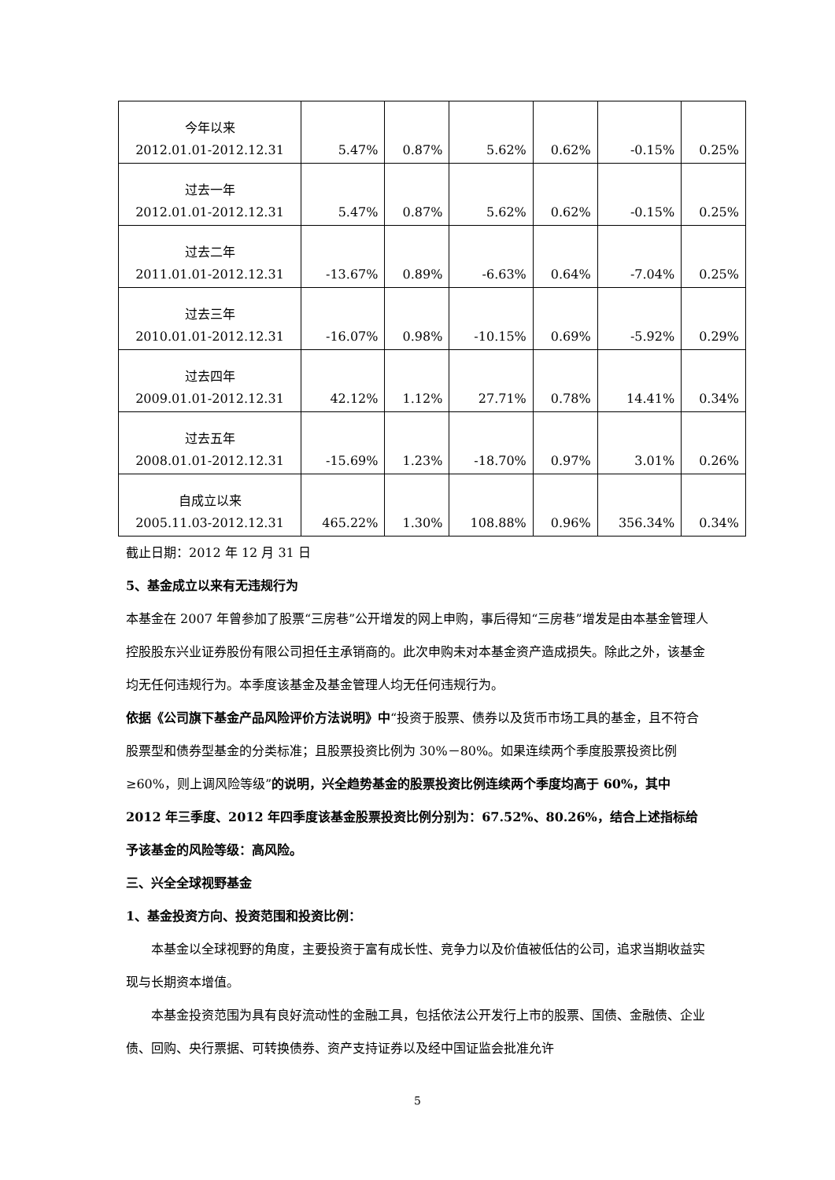| 今年以来 2012.01.01-2012.12.31 | 5.47% | 0.87% | 5.62% | 0.62% | -0.15% | 0.25% |
| 过去一年 2012.01.01-2012.12.31 | 5.47% | 0.87% | 5.62% | 0.62% | -0.15% | 0.25% |
| 过去二年 2011.01.01-2012.12.31 | -13.67% | 0.89% | -6.63% | 0.64% | -7.04% | 0.25% |
| 过去三年 2010.01.01-2012.12.31 | -16.07% | 0.98% | -10.15% | 0.69% | -5.92% | 0.29% |
| 过去四年 2009.01.01-2012.12.31 | 42.12% | 1.12% | 27.71% | 0.78% | 14.41% | 0.34% |
| 过去五年 2008.01.01-2012.12.31 | -15.69% | 1.23% | -18.70% | 0.97% | 3.01% | 0.26% |
| 自成立以来 2005.11.03-2012.12.31 | 465.22% | 1.30% | 108.88% | 0.96% | 356.34% | 0.34% |
截止日期：2012 年 12 月 31 日
5、基金成立以来有无违规行为
本基金在 2007 年曾参加了股票“三房巷”公开增发的网上申购，事后得知“三房巷”增发是由本基金管理人控股股东兴业证券股份有限公司担任主承销商的。此次申购未对本基金资产造成损失。除此之外，该基金均无任何违规行为。本季度该基金及基金管理人均无任何违规行为。
依据《公司旗下基金产品风险评价方法说明》中“投资于股票、债券以及货币市场工具的基金，且不符合股票型和债券型基金的分类标准；且股票投资比例为 30%－80%。如果连续两个季度股票投资比例≥60%，则上调风险等级”的说明，兴全趋势基金的股票投资比例连续两个季度均高于 60%，其中 2012 年三季度、2012 年四季度该基金股票投资比例分别为：67.52%、80.26%，结合上述指标给予该基金的风险等级：高风险。
三、兴全全球视野基金
1、基金投资方向、投资范围和投资比例：
本基金以全球视野的角度，主要投资于富有成长性、竞争力以及价值被低估的公司，追求当期收益实现与长期资本增值。
本基金投资范围为具有良好流动性的金融工具，包括依法公开发行上市的股票、国债、金融债、企业债、回购、央行票据、可转换债券、资产支持证券以及经中国证监会批准允许
5